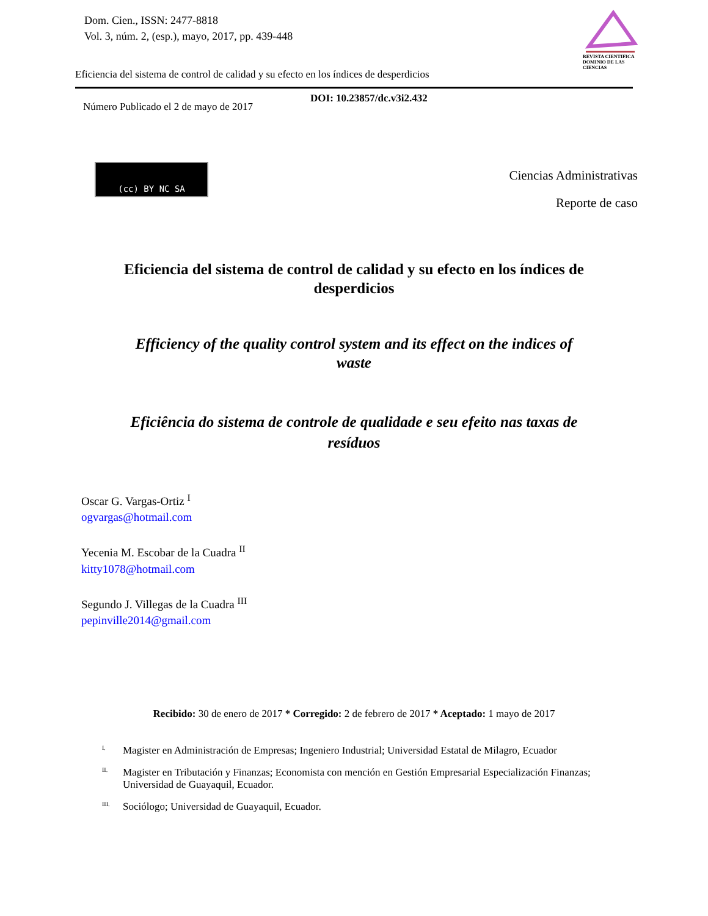Dom. Cien., ISSN: 2477-8818
Vol. 3, núm. 2, (esp.), mayo, 2017, pp. 439-448
REVISTA CIENTIFICA DOMINIO DE LAS CIENCIAS
Eficiencia del sistema de control de calidad y su efecto en los índices de desperdicios
Número Publicado el 2 de mayo de 2017 DOI: 10.23857/dc.v3i2.432
(cc) BY NC SA
Ciencias Administrativas
Reporte de caso
Eficiencia del sistema de control de calidad y su efecto en los índices de desperdicios
Efficiency of the quality control system and its effect on the indices of waste
Eficiência do sistema de controle de qualidade e seu efeito nas taxas de resíduos
Oscar G. Vargas-Ortiz <sup>I</sup>
ogvargas@hotmail.com
Yecenia M. Escobar de la Cuadra <sup>II</sup>
kitty1078@hotmail.com
Segundo J. Villegas de la Cuadra <sup>III</sup>
pepinville2014@gmail.com
Recibido: 30 de enero de 2017 * Corregido: 2 de febrero de 2017 * Aceptado: 1 mayo de 2017
<sup>I.</sup> Magister en Administración de Empresas; Ingeniero Industrial; Universidad Estatal de Milagro, Ecuador
<sup>II.</sup> Magister en Tributación y Finanzas; Economista con mención en Gestión Empresarial Especialización Finanzas; Universidad de Guayaquil, Ecuador.
<sup>III.</sup> Sociólogo; Universidad de Guayaquil, Ecuador.